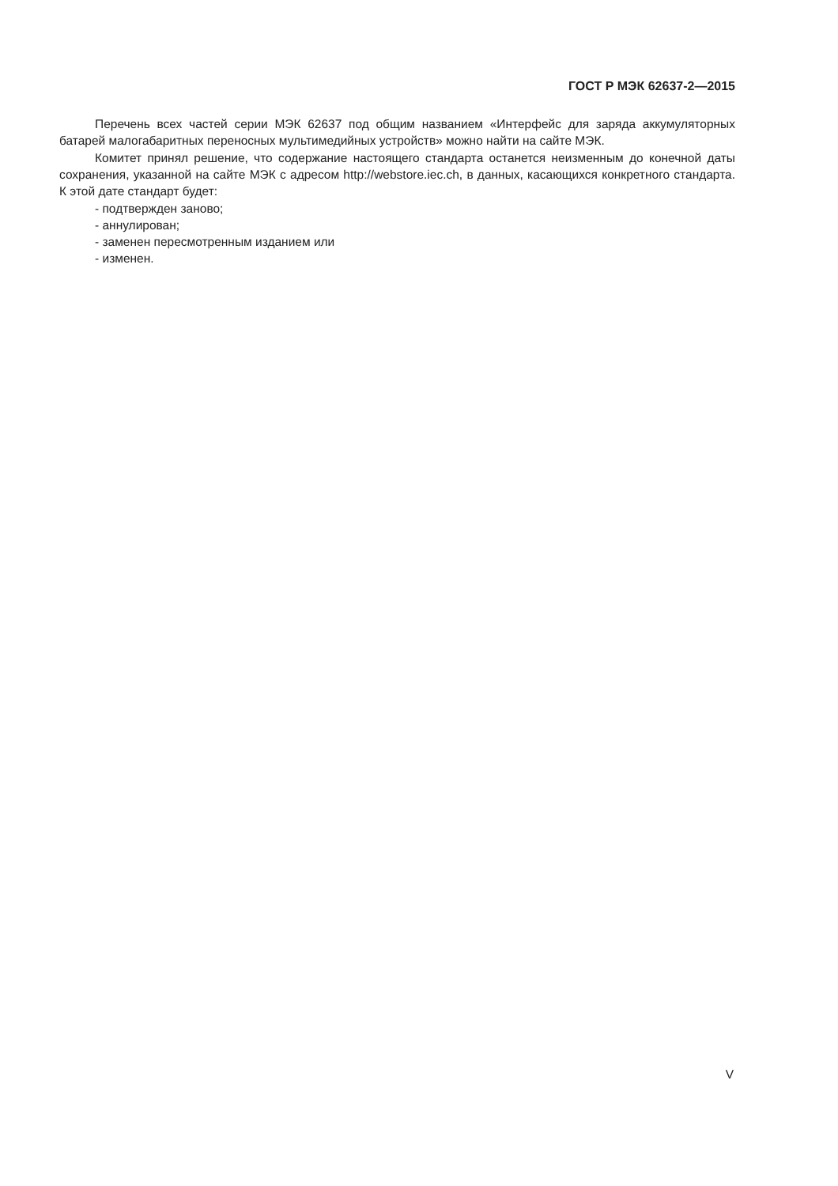ГОСТ Р МЭК 62637-2—2015
Перечень всех частей серии МЭК 62637 под общим названием «Интерфейс для заряда аккумуляторных батарей малогабаритных переносных мультимедийных устройств» можно найти на сайте МЭК.
Комитет принял решение, что содержание настоящего стандарта останется неизменным до конечной даты сохранения, указанной на сайте МЭК с адресом http://webstore.iec.ch, в данных, касающихся конкретного стандарта. К этой дате стандарт будет:
- подтвержден заново;
- аннулирован;
- заменен пересмотренным изданием или
- изменен.
V